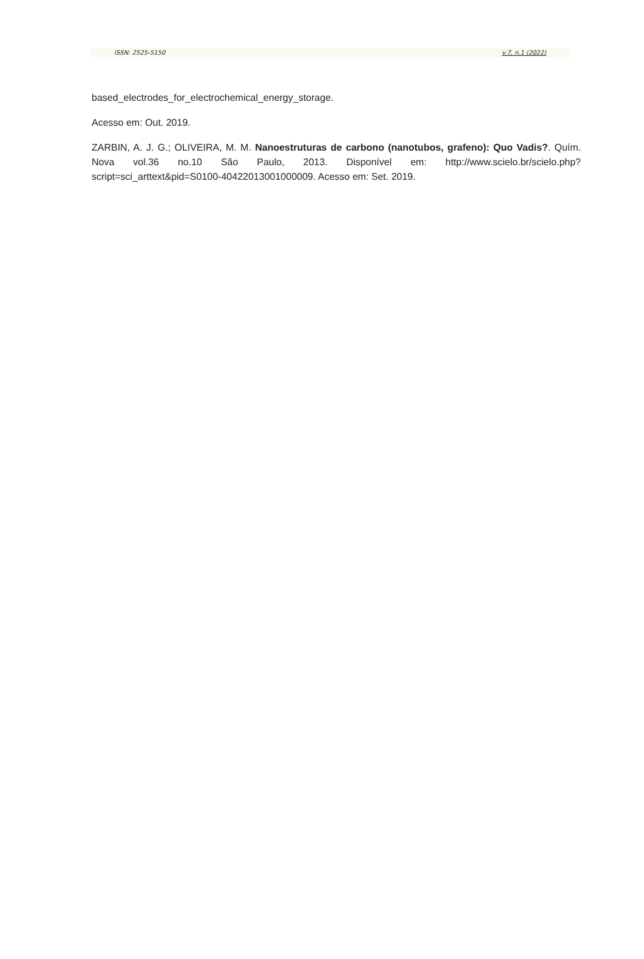ISSN: 2525-5150 v.7, n.1 (2022)
based_electrodes_for_electrochemical_energy_storage.
Acesso em: Out. 2019.
ZARBIN, A. J. G.; OLIVEIRA, M. M. Nanoestruturas de carbono (nanotubos, grafeno): Quo Vadis?. Quím. Nova vol.36 no.10 São Paulo, 2013. Disponível em: http://www.scielo.br/scielo.php?script=sci_arttext&pid=S0100-40422013001000009. Acesso em: Set. 2019.